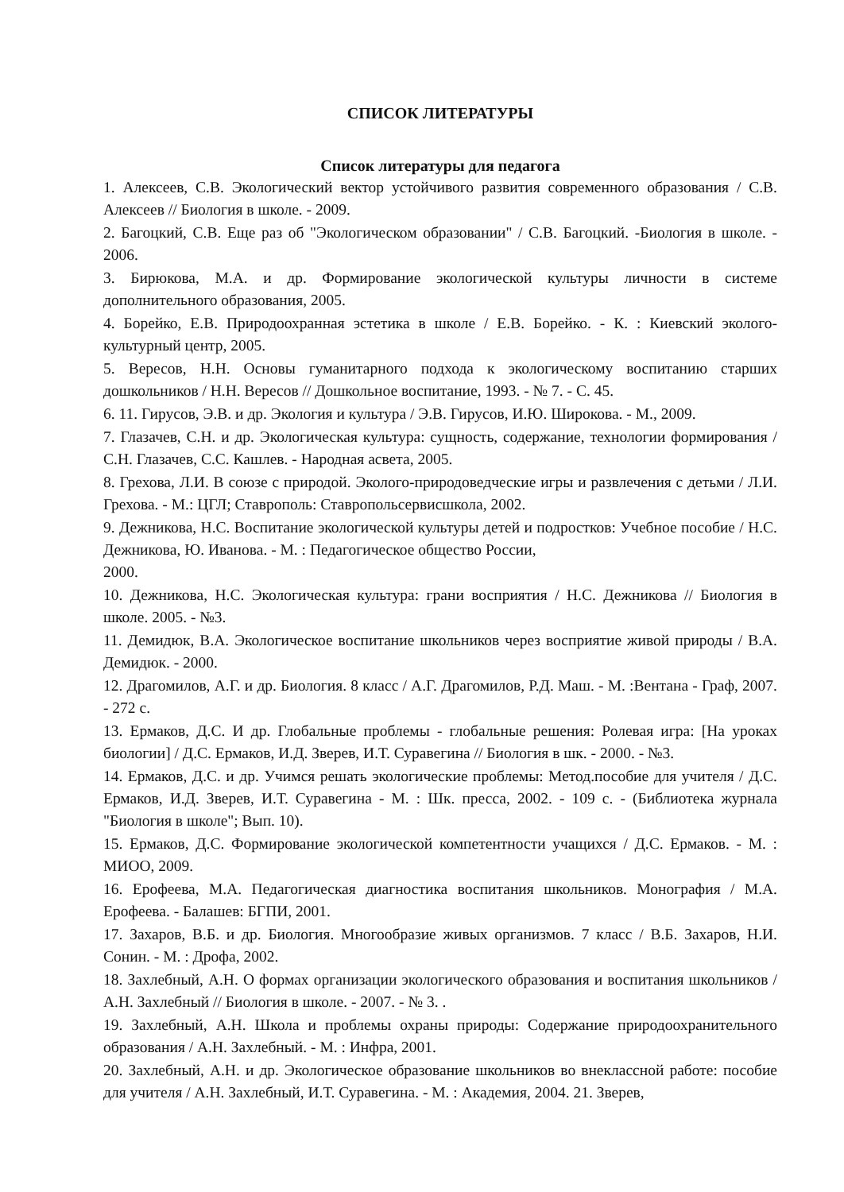СПИСОК ЛИТЕРАТУРЫ
Список литературы для педагога
1. Алексеев, С.В. Экологический вектор устойчивого развития современного образования / С.В. Алексеев // Биология в школе. - 2009.
2. Багоцкий, С.В. Еще раз об "Экологическом образовании" / С.В. Багоцкий. -Биология в школе. - 2006.
3. Бирюкова, М.А. и др. Формирование экологической культуры личности в системе дополнительного образования, 2005.
4. Борейко, Е.В. Природоохранная эстетика в школе / Е.В. Борейко. - К. : Киевский эколого-культурный центр, 2005.
5. Вересов, Н.Н. Основы гуманитарного подхода к экологическому воспитанию старших дошкольников / Н.Н. Вересов // Дошкольное воспитание, 1993. - № 7. - С. 45.
6. 11. Гирусов, Э.В. и др. Экология и культура / Э.В. Гирусов, И.Ю. Широкова. - М., 2009.
7. Глазачев, С.Н. и др. Экологическая культура: сущность, содержание, технологии формирования / С.Н. Глазачев, С.С. Кашлев. - Народная асвета, 2005.
8. Грехова, Л.И. В союзе с природой. Эколого-природоведческие игры и развлечения с детьми / Л.И. Грехова. - М.: ЦГЛ; Ставрополь: Ставропольсервисшкола, 2002.
9. Дежникова, Н.С. Воспитание экологической культуры детей и подростков: Учебное пособие / Н.С. Дежникова, Ю. Иванова. - М. : Педагогическое общество России,
2000.
10. Дежникова, Н.С. Экологическая культура: грани восприятия / Н.С. Дежникова // Биология в школе. 2005. - №3.
11. Демидюк, В.А. Экологическое воспитание школьников через восприятие живой природы / В.А. Демидюк. - 2000.
12. Драгомилов, А.Г. и др. Биология. 8 класс / А.Г. Драгомилов, Р.Д. Маш. - М. :Вентана - Граф, 2007. - 272 с.
13. Ермаков, Д.С. И др. Глобальные проблемы - глобальные решения: Ролевая игра: [На уроках биологии] / Д.С. Ермаков, И.Д. Зверев, И.Т. Суравегина // Биология в шк. - 2000. - №3.
14. Ермаков, Д.С. и др. Учимся решать экологические проблемы: Метод.пособие для учителя / Д.С. Ермаков, И.Д. Зверев, И.Т. Суравегина - М. : Шк. пресса, 2002. - 109 с. - (Библиотека журнала "Биология в школе"; Вып. 10).
15. Ермаков, Д.С. Формирование экологической компетентности учащихся / Д.С. Ермаков. - М. : МИОО, 2009.
16. Ерофеева, М.А. Педагогическая диагностика воспитания школьников. Монография / М.А. Ерофеева. - Балашев: БГПИ, 2001.
17. Захаров, В.Б. и др. Биология. Многообразие живых организмов. 7 класс / В.Б. Захаров, Н.И. Сонин. - М. : Дрофа, 2002.
18. Захлебный, А.Н. О формах организации экологического образования и воспитания школьников / А.Н. Захлебный // Биология в школе. - 2007. - № 3. .
19. Захлебный, А.Н. Школа и проблемы охраны природы: Содержание природоохранительного образования / А.Н. Захлебный. - М. : Инфра, 2001.
20. Захлебный, А.Н. и др. Экологическое образование школьников во внеклассной работе: пособие для учителя / А.Н. Захлебный, И.Т. Суравегина. - М. : Академия, 2004. 21. Зверев,